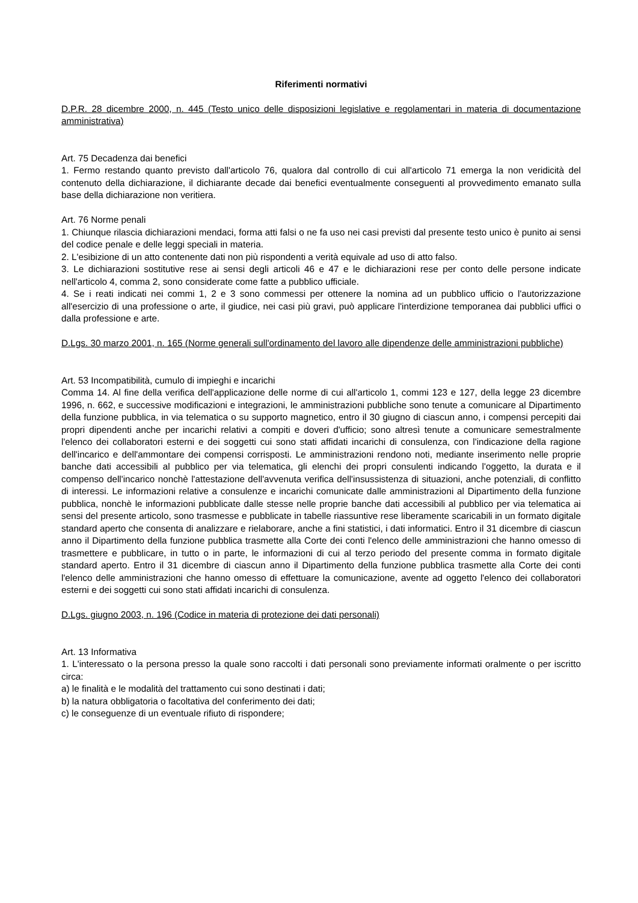Riferimenti normativi
D.P.R. 28 dicembre 2000, n. 445 (Testo unico delle disposizioni legislative e regolamentari in materia di documentazione amministrativa)
Art. 75 Decadenza dai benefici
1. Fermo restando quanto previsto dall'articolo 76, qualora dal controllo di cui all'articolo 71 emerga la non veridicità del contenuto della dichiarazione, il dichiarante decade dai benefici eventualmente conseguenti al provvedimento emanato sulla base della dichiarazione non veritiera.
Art. 76 Norme penali
1. Chiunque rilascia dichiarazioni mendaci, forma atti falsi o ne fa uso nei casi previsti dal presente testo unico è punito ai sensi del codice penale e delle leggi speciali in materia.
2. L'esibizione di un atto contenente dati non più rispondenti a verità equivale ad uso di atto falso.
3. Le dichiarazioni sostitutive rese ai sensi degli articoli 46 e 47 e le dichiarazioni rese per conto delle persone indicate nell'articolo 4, comma 2, sono considerate come fatte a pubblico ufficiale.
4. Se i reati indicati nei commi 1, 2 e 3 sono commessi per ottenere la nomina ad un pubblico ufficio o l'autorizzazione all'esercizio di una professione o arte, il giudice, nei casi più gravi, può applicare l'interdizione temporanea dai pubblici uffici o dalla professione e arte.
D.Lgs. 30 marzo 2001, n. 165 (Norme generali sull'ordinamento del lavoro alle dipendenze delle amministrazioni pubbliche)
Art. 53 Incompatibilità, cumulo di impieghi e incarichi
Comma 14. Al fine della verifica dell'applicazione delle norme di cui all'articolo 1, commi 123 e 127, della legge 23 dicembre 1996, n. 662, e successive modificazioni e integrazioni, le amministrazioni pubbliche sono tenute a comunicare al Dipartimento della funzione pubblica, in via telematica o su supporto magnetico, entro il 30 giugno di ciascun anno, i compensi percepiti dai propri dipendenti anche per incarichi relativi a compiti e doveri d'ufficio; sono altresì tenute a comunicare semestralmente l'elenco dei collaboratori esterni e dei soggetti cui sono stati affidati incarichi di consulenza, con l'indicazione della ragione dell'incarico e dell'ammontare dei compensi corrisposti. Le amministrazioni rendono noti, mediante inserimento nelle proprie banche dati accessibili al pubblico per via telematica, gli elenchi dei propri consulenti indicando l'oggetto, la durata e il compenso dell'incarico nonchè l'attestazione dell'avvenuta verifica dell'insussistenza di situazioni, anche potenziali, di conflitto di interessi. Le informazioni relative a consulenze e incarichi comunicate dalle amministrazioni al Dipartimento della funzione pubblica, nonchè le informazioni pubblicate dalle stesse nelle proprie banche dati accessibili al pubblico per via telematica ai sensi del presente articolo, sono trasmesse e pubblicate in tabelle riassuntive rese liberamente scaricabili in un formato digitale standard aperto che consenta di analizzare e rielaborare, anche a fini statistici, i dati informatici. Entro il 31 dicembre di ciascun anno il Dipartimento della funzione pubblica trasmette alla Corte dei conti l'elenco delle amministrazioni che hanno omesso di trasmettere e pubblicare, in tutto o in parte, le informazioni di cui al terzo periodo del presente comma in formato digitale standard aperto. Entro il 31 dicembre di ciascun anno il Dipartimento della funzione pubblica trasmette alla Corte dei conti l'elenco delle amministrazioni che hanno omesso di effettuare la comunicazione, avente ad oggetto l'elenco dei collaboratori esterni e dei soggetti cui sono stati affidati incarichi di consulenza.
D.Lgs. giugno 2003, n. 196 (Codice in materia di protezione dei dati personali)
Art. 13 Informativa
1. L'interessato o la persona presso la quale sono raccolti i dati personali sono previamente informati oralmente o per iscritto circa:
a) le finalità e le modalità del trattamento cui sono destinati i dati;
b) la natura obbligatoria o facoltativa del conferimento dei dati;
c) le conseguenze di un eventuale rifiuto di rispondere;